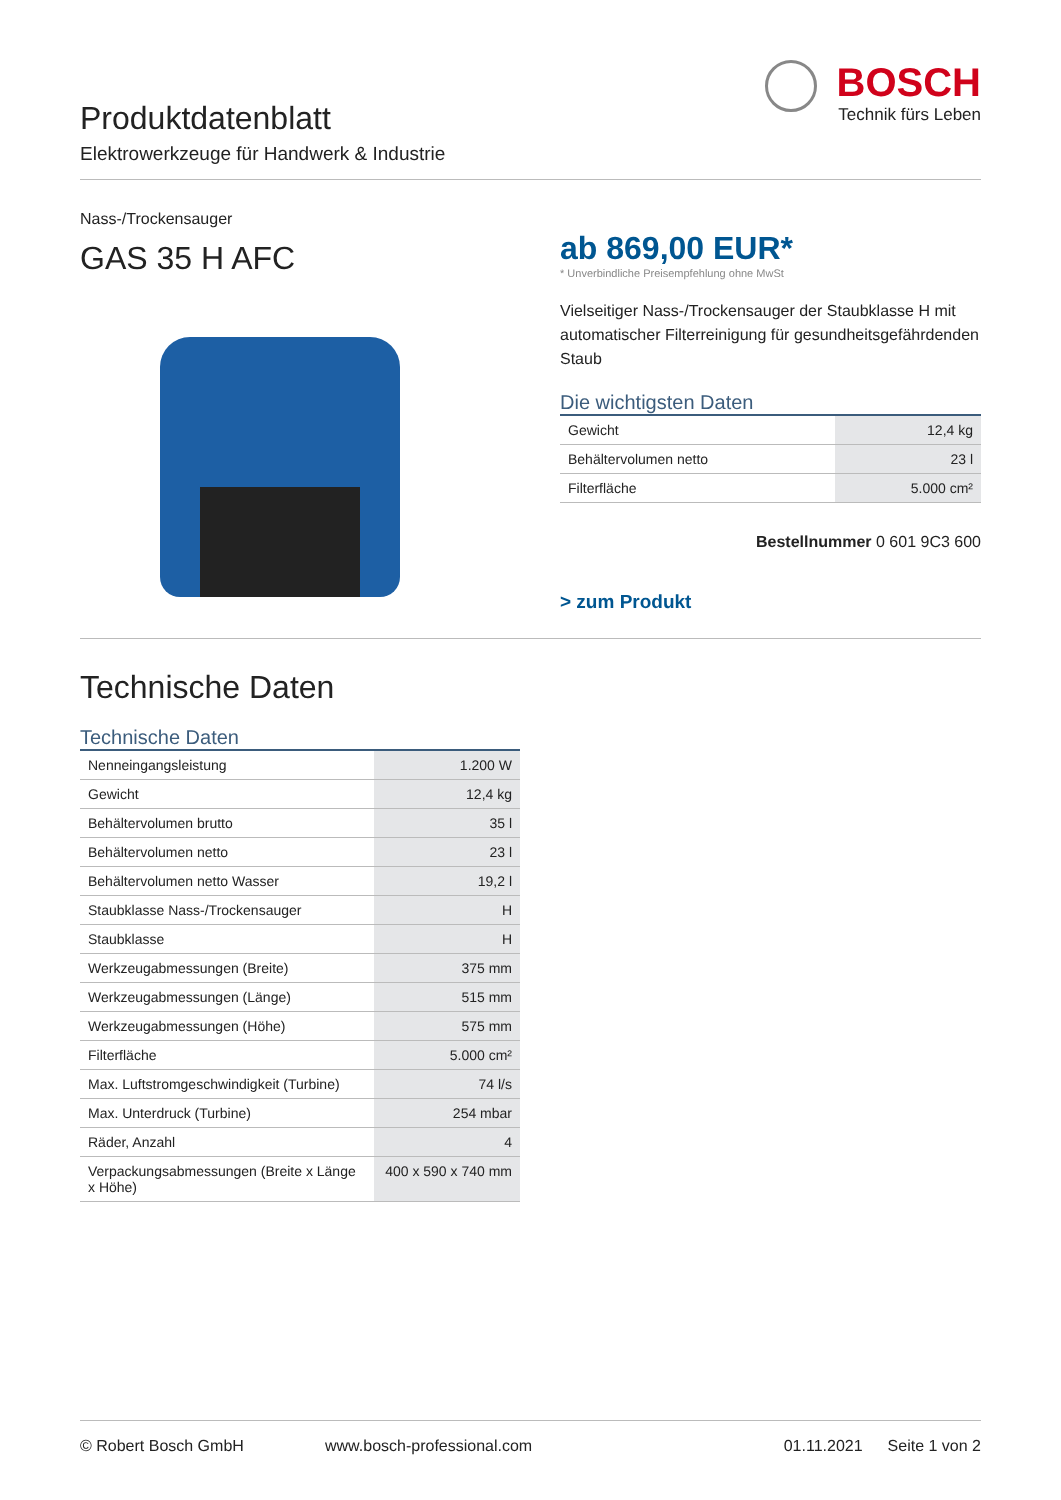Produktdatenblatt
Elektrowerkzeuge für Handwerk & Industrie
BOSCH
Technik fürs Leben
Nass-/Trockensauger
GAS 35 H AFC
ab 869,00 EUR*
* Unverbindliche Preisempfehlung ohne MwSt
Vielseitiger Nass-/Trockensauger der Staubklasse H mit automatischer Filterreinigung für gesundheitsgefährdenden Staub
Die wichtigsten Daten
| Gewicht | 12,4 kg |
| Behältervolumen netto | 23 l |
| Filterfläche | 5.000 cm² |
Bestellnummer 0 601 9C3 600
> zum Produkt
Technische Daten
Technische Daten
| Nenneingangsleistung | 1.200 W |
| Gewicht | 12,4 kg |
| Behältervolumen brutto | 35 l |
| Behältervolumen netto | 23 l |
| Behältervolumen netto Wasser | 19,2 l |
| Staubklasse Nass-/Trockensauger | H |
| Staubklasse | H |
| Werkzeugabmessungen (Breite) | 375 mm |
| Werkzeugabmessungen (Länge) | 515 mm |
| Werkzeugabmessungen (Höhe) | 575 mm |
| Filterfläche | 5.000 cm² |
| Max. Luftstromgeschwindigkeit (Turbine) | 74 l/s |
| Max. Unterdruck (Turbine) | 254 mbar |
| Räder, Anzahl | 4 |
| Verpackungsabmessungen (Breite x Länge x Höhe) | 400 x 590 x 740 mm |
© Robert Bosch GmbH www.bosch-professional.com 01.11.2021 Seite 1 von 2